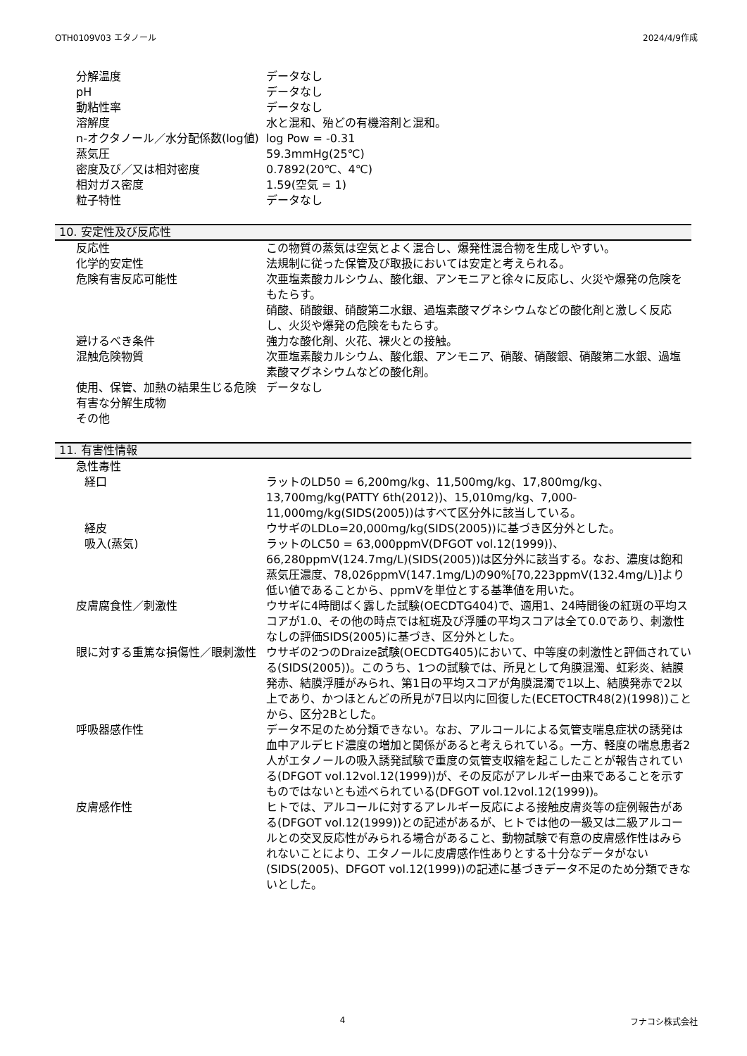OTH0109V03 エタノール 2024/4/9作成
分解温度 データなし
pH データなし
動粘性率 データなし
溶解度 水と混和、殆どの有機溶剤と混和。
n-オクタノール／水分配係数(log値) log Pow = -0.31
蒸気圧 59.3mmHg(25℃)
密度及び／又は相対密度 0.7892(20℃、4℃)
相対ガス密度 1.59(空気 = 1)
粒子特性 データなし
10. 安定性及び反応性
反応性 この物質の蒸気は空気とよく混合し、爆発性混合物を生成しやすい。
化学的安定性 法規制に従った保管及び取扱においては安定と考えられる。
危険有害反応可能性 次亜塩素酸カルシウム、酸化銀、アンモニアと徐々に反応し、火災や爆発の危険をもたらす。
硝酸、硝酸銀、硝酸第二水銀、過塩素酸マグネシウムなどの酸化剤と激しく反応し、火災や爆発の危険をもたらす。
避けるべき条件 強力な酸化剤、火花、裸火との接触。
混触危険物質 次亜塩素酸カルシウム、酸化銀、アンモニア、硝酸、硝酸銀、硝酸第二水銀、過塩素酸マグネシウムなどの酸化剤。
使用、保管、加熱の結果生じる危険有害な分解生成物
データなし
その他
11. 有害性情報
急性毒性
経口 ラットのLD50 = 6,200mg/kg、11,500mg/kg、17,800mg/kg、13,700mg/kg(PATTY 6th(2012))、15,010mg/kg、7,000-11,000mg/kg(SIDS(2005))はすべて区分外に該当している。
経皮 ウサギのLDLo=20,000mg/kg(SIDS(2005))に基づき区分外とした。
吸入(蒸気) ラットのLC50 = 63,000ppmV(DFGOT vol.12(1999))、66,280ppmV(124.7mg/L)(SIDS(2005))は区分外に該当する。なお、濃度は飽和蒸気圧濃度、78,026ppmV(147.1mg/L)の90%[70,223ppmV(132.4mg/L)]より低い値であることから、ppmVを単位とする基準値を用いた。
皮膚腐食性／刺激性 ウサギに4時間ばく露した試験(OECDTG404)で、適用1、24時間後の紅斑の平均スコアが1.0、その他の時点では紅斑及び浮腫の平均スコアは全て0.0であり、刺激性なしの評価SIDS(2005)に基づき、区分外とした。
眼に対する重篤な損傷性／眼刺激性 ウサギの2つのDraize試験(OECDTG405)において、中等度の刺激性と評価されている(SIDS(2005))。このうち、1つの試験では、所見として角膜混濁、虹彩炎、結膜発赤、結膜浮腫がみられ、第1日の平均スコアが角膜混濁で1以上、結膜発赤で2以上であり、かつほとんどの所見が7日以内に回復した(ECETOCTR48(2)(1998))ことから、区分2Bとした。
呼吸器感作性 データ不足のため分類できない。なお、アルコールによる気管支喘息症状の誘発は血中アルデヒド濃度の増加と関係があると考えられている。一方、軽度の喘息患者2人がエタノールの吸入誘発試験で重度の気管支収縮を起こしたことが報告されている(DFGOT vol.12vol.12(1999))が、その反応がアレルギー由来であることを示すものではないとも述べられている(DFGOT vol.12vol.12(1999))。
皮膚感作性 ヒトでは、アルコールに対するアレルギー反応による接触皮膚炎等の症例報告がある(DFGOT vol.12(1999))との記述があるが、ヒトでは他の一級又は二級アルコールとの交叉反応性がみられる場合があること、動物試験で有意の皮膚感作性はみられないことにより、エタノールに皮膚感作性ありとする十分なデータがない(SIDS(2005)、DFGOT vol.12(1999))の記述に基づきデータ不足のため分類できないとした。
4 フナコシ株式会社